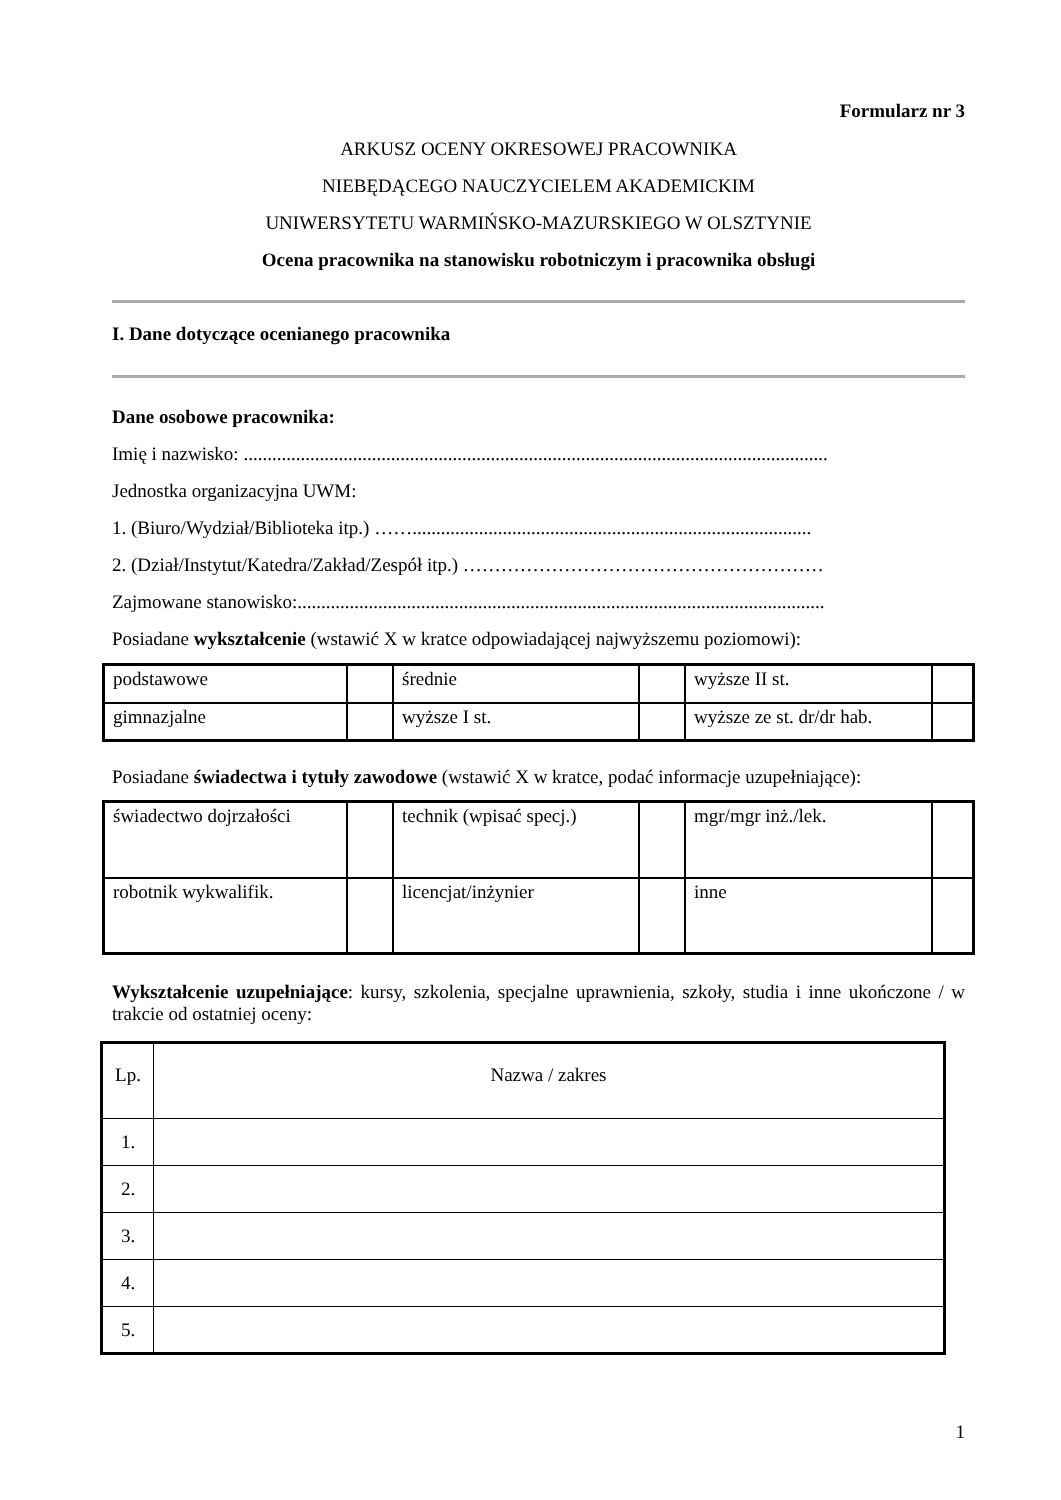Formularz nr 3
ARKUSZ OCENY OKRESOWEJ PRACOWNIKA
NIEBĘDĄCEGO NAUCZYCIELEM AKADEMICKIM
UNIWERSYTETU WARMIŃSKO-MAZURSKIEGO W OLSZTYNIE
Ocena pracownika na stanowisku robotniczym i pracownika obsługi
I. Dane dotyczące ocenianego pracownika
Dane osobowe pracownika:
Imię i nazwisko: ...........................................................................................................................
Jednostka organizacyjna UWM:
1. (Biuro/Wydział/Biblioteka itp.) ……....................................................................................
2. (Dział/Instytut/Katedra/Zakład/Zespół itp.) …………………………………………………
Zajmowane stanowisko:...............................................................................................................
Posiadane wykształcenie (wstawić X w kratce odpowiadającej najwyższemu poziomowi):
| podstawowe | | średnie | | wyższe II st. | |
| gimnazjalne | | wyższe I st. | | wyższe ze st. dr/dr hab. | |
Posiadane świadectwa i tytuły zawodowe (wstawić X w kratce, podać informacje uzupełniające):
| świadectwo dojrzałości | | technik (wpisać specj.) | | mgr/mgr inż./lek. | |
| robotnik wykwalifik. | | licencjat/inżynier | | inne | |
Wykształcenie uzupełniające: kursy, szkolenia, specjalne uprawnienia, szkoły, studia i inne ukończone / w trakcie od ostatniej oceny:
| Lp. | Nazwa / zakres |
| 1. | |
| 2. | |
| 3. | |
| 4. | |
| 5. | |
1